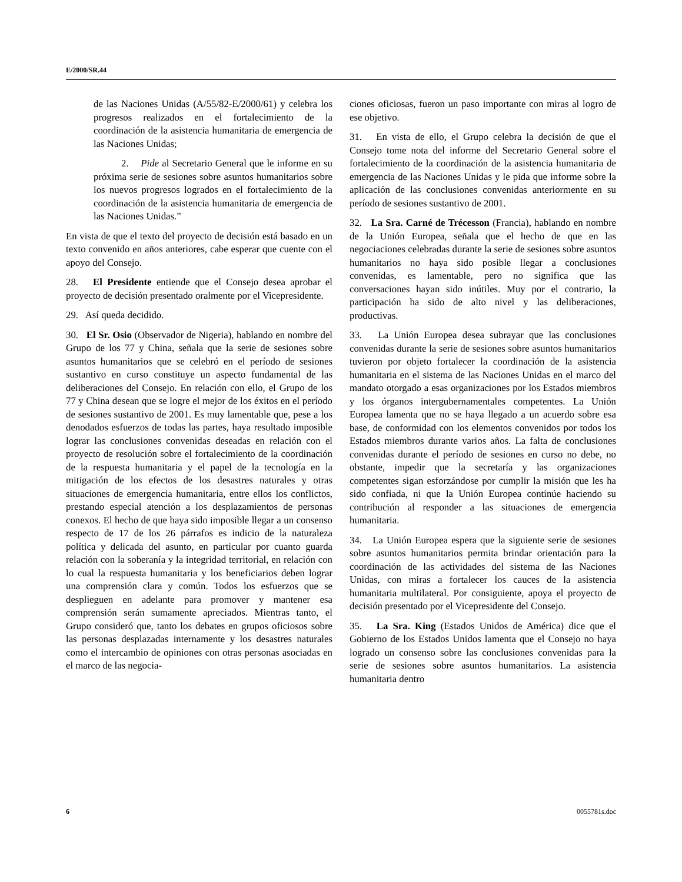E/2000/SR.44
de las Naciones Unidas (A/55/82-E/2000/61) y celebra los progresos realizados en el fortalecimiento de la coordinación de la asistencia humanitaria de emergencia de las Naciones Unidas;
2. Pide al Secretario General que le informe en su próxima serie de sesiones sobre asuntos humanitarios sobre los nuevos progresos logrados en el fortalecimiento de la coordinación de la asistencia humanitaria de emergencia de las Naciones Unidas.”
En vista de que el texto del proyecto de decisión está basado en un texto convenido en años anteriores, cabe esperar que cuente con el apoyo del Consejo.
28. El Presidente entiende que el Consejo desea aprobar el proyecto de decisión presentado oralmente por el Vicepresidente.
29. Así queda decidido.
30. El Sr. Osio (Observador de Nigeria), hablando en nombre del Grupo de los 77 y China, señala que la serie de sesiones sobre asuntos humanitarios que se celebró en el período de sesiones sustantivo en curso constituye un aspecto fundamental de las deliberaciones del Consejo. En relación con ello, el Grupo de los 77 y China desean que se logre el mejor de los éxitos en el período de sesiones sustantivo de 2001. Es muy lamentable que, pese a los denodados esfuerzos de todas las partes, haya resultado imposible lograr las conclusiones convenidas deseadas en relación con el proyecto de resolución sobre el fortalecimiento de la coordinación de la respuesta humanitaria y el papel de la tecnología en la mitigación de los efectos de los desastres naturales y otras situaciones de emergencia humanitaria, entre ellos los conflictos, prestando especial atención a los desplazamientos de personas conexos. El hecho de que haya sido imposible llegar a un consenso respecto de 17 de los 26 párrafos es indicio de la naturaleza política y delicada del asunto, en particular por cuanto guarda relación con la soberanía y la integridad territorial, en relación con lo cual la respuesta humanitaria y los beneficiarios deben lograr una comprensión clara y común. Todos los esfuerzos que se desplieguen en adelante para promover y mantener esa comprensión serán sumamente apreciados. Mientras tanto, el Grupo consideró que, tanto los debates en grupos oficiosos sobre las personas desplazadas internamente y los desastres naturales como el intercambio de opiniones con otras personas asociadas en el marco de las negocia-
ciones oficiosas, fueron un paso importante con miras al logro de ese objetivo.
31. En vista de ello, el Grupo celebra la decisión de que el Consejo tome nota del informe del Secretario General sobre el fortalecimiento de la coordinación de la asistencia humanitaria de emergencia de las Naciones Unidas y le pida que informe sobre la aplicación de las conclusiones convenidas anteriormente en su período de sesiones sustantivo de 2001.
32. La Sra. Carné de Trécesson (Francia), hablando en nombre de la Unión Europea, señala que el hecho de que en las negociaciones celebradas durante la serie de sesiones sobre asuntos humanitarios no haya sido posible llegar a conclusiones convenidas, es lamentable, pero no significa que las conversaciones hayan sido inútiles. Muy por el contrario, la participación ha sido de alto nivel y las deliberaciones, productivas.
33. La Unión Europea desea subrayar que las conclusiones convenidas durante la serie de sesiones sobre asuntos humanitarios tuvieron por objeto fortalecer la coordinación de la asistencia humanitaria en el sistema de las Naciones Unidas en el marco del mandato otorgado a esas organizaciones por los Estados miembros y los órganos intergubernamentales competentes. La Unión Europea lamenta que no se haya llegado a un acuerdo sobre esa base, de conformidad con los elementos convenidos por todos los Estados miembros durante varios años. La falta de conclusiones convenidas durante el período de sesiones en curso no debe, no obstante, impedir que la secretaría y las organizaciones competentes sigan esforzándose por cumplir la misión que les ha sido confiada, ni que la Unión Europea continúe haciendo su contribución al responder a las situaciones de emergencia humanitaria.
34. La Unión Europea espera que la siguiente serie de sesiones sobre asuntos humanitarios permita brindar orientación para la coordinación de las actividades del sistema de las Naciones Unidas, con miras a fortalecer los cauces de la asistencia humanitaria multilateral. Por consiguiente, apoya el proyecto de decisión presentado por el Vicepresidente del Consejo.
35. La Sra. King (Estados Unidos de América) dice que el Gobierno de los Estados Unidos lamenta que el Consejo no haya logrado un consenso sobre las conclusiones convenidas para la serie de sesiones sobre asuntos humanitarios. La asistencia humanitaria dentro
6 0055781s.doc